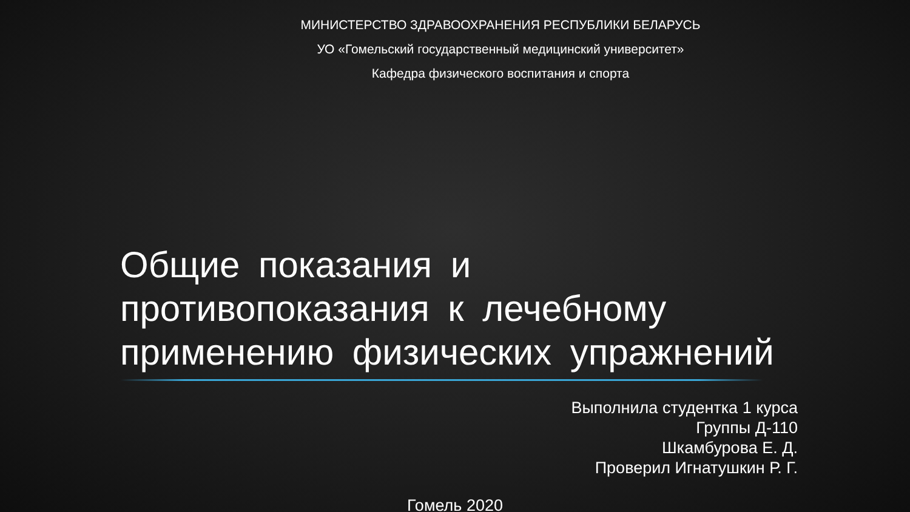МИНИСТЕРСТВО ЗДРАВООХРАНЕНИЯ РЕСПУБЛИКИ БЕЛАРУСЬ
УО «Гомельский государственный медицинский университет»
Кафедра физического воспитания и спорта
Общие показания и противопоказания к лечебному применению физических упражнений
Выполнила студентка 1 курса
Группы Д-110
Шкамбурова Е. Д.
Проверил Игнатушкин Р. Г.
Гомель 2020